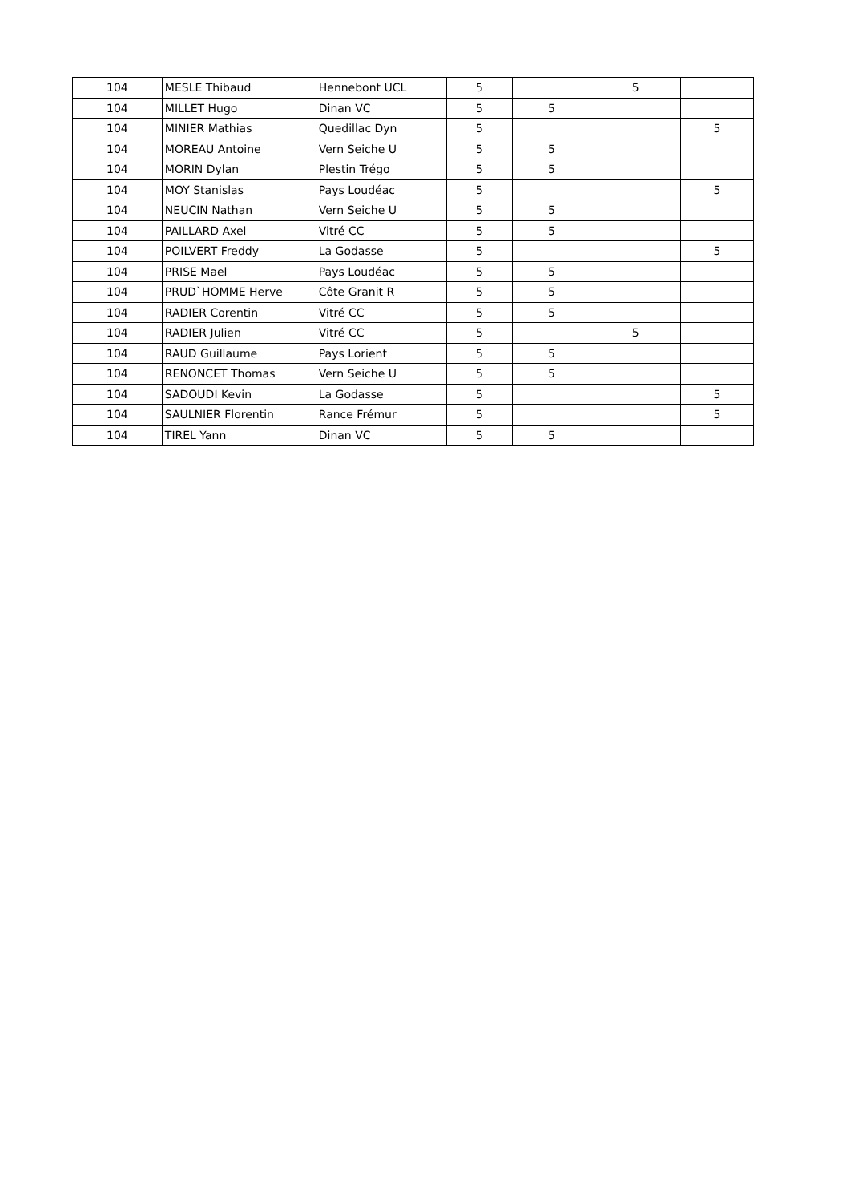| 104 | MESLE Thibaud | Hennebont UCL | 5 | | 5 | |
| 104 | MILLET Hugo | Dinan VC | 5 | 5 | | |
| 104 | MINIER Mathias | Quedillac Dyn | 5 | | | 5 |
| 104 | MOREAU Antoine | Vern Seiche U | 5 | 5 | | |
| 104 | MORIN Dylan | Plestin Trégo | 5 | 5 | | |
| 104 | MOY Stanislas | Pays Loudéac | 5 | | | 5 |
| 104 | NEUCIN Nathan | Vern Seiche U | 5 | 5 | | |
| 104 | PAILLARD Axel | Vitré CC | 5 | 5 | | |
| 104 | POILVERT Freddy | La Godasse | 5 | | | 5 |
| 104 | PRISE Mael | Pays Loudéac | 5 | 5 | | |
| 104 | PRUD`HOMME Herve | Côte Granit R | 5 | 5 | | |
| 104 | RADIER Corentin | Vitré CC | 5 | 5 | | |
| 104 | RADIER Julien | Vitré CC | 5 | | 5 | |
| 104 | RAUD Guillaume | Pays Lorient | 5 | 5 | | |
| 104 | RENONCET Thomas | Vern Seiche U | 5 | 5 | | |
| 104 | SADOUDI Kevin | La Godasse | 5 | | | 5 |
| 104 | SAULNIER Florentin | Rance Frémur | 5 | | | 5 |
| 104 | TIREL Yann | Dinan VC | 5 | 5 | | |